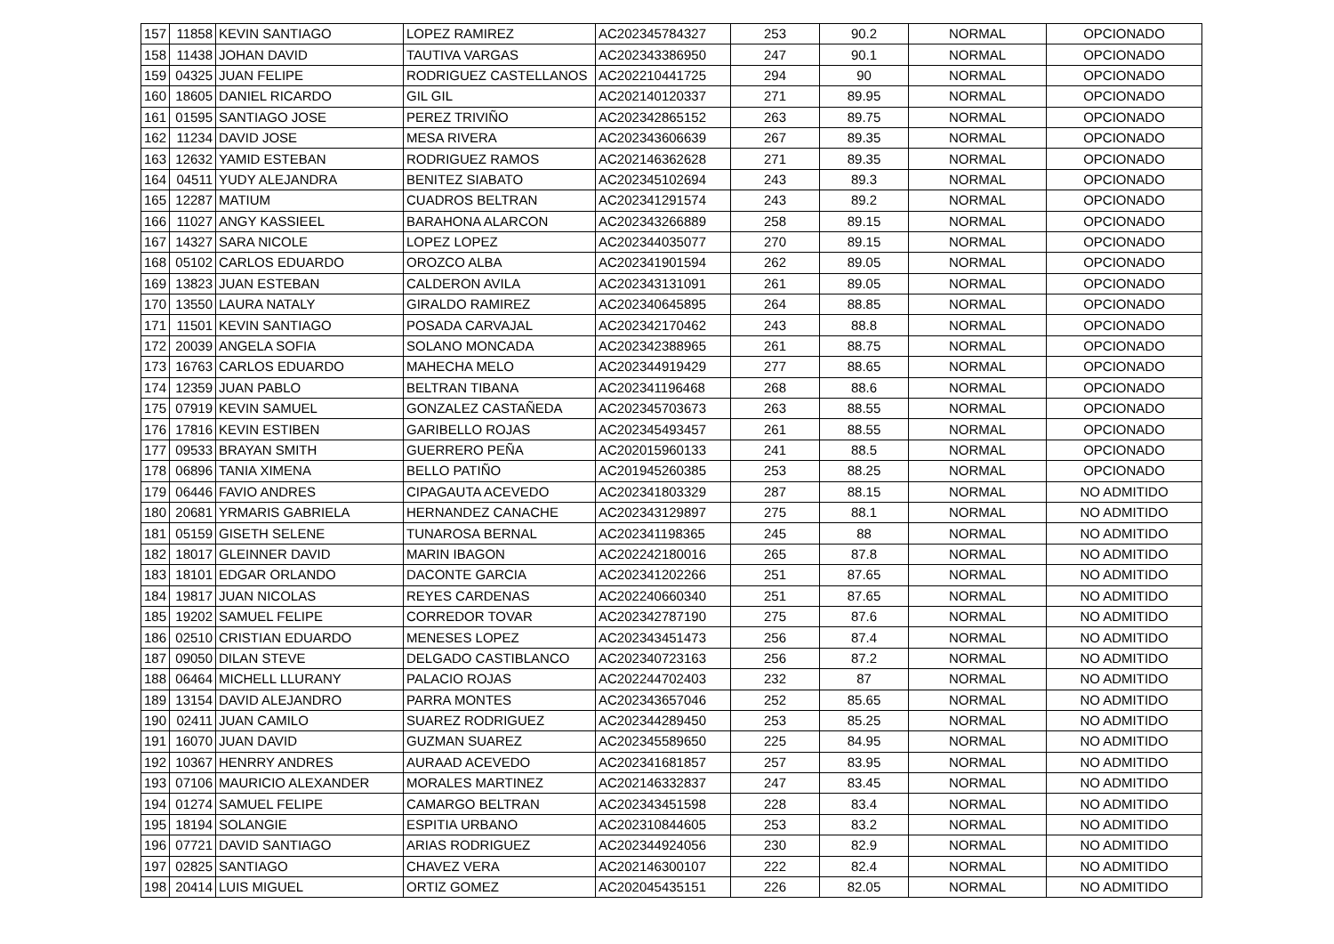| 157 | 11858 | KEVIN SANTIAGO | LOPEZ RAMIREZ | AC202345784327 | 253 | 90.2 | NORMAL | OPCIONADO |
| 158 | 11438 | JOHAN DAVID | TAUTIVA VARGAS | AC202343386950 | 247 | 90.1 | NORMAL | OPCIONADO |
| 159 | 04325 | JUAN FELIPE | RODRIGUEZ CASTELLANOS | AC202210441725 | 294 | 90 | NORMAL | OPCIONADO |
| 160 | 18605 | DANIEL RICARDO | GIL GIL | AC202140120337 | 271 | 89.95 | NORMAL | OPCIONADO |
| 161 | 01595 | SANTIAGO JOSE | PEREZ TRIVIÑO | AC202342865152 | 263 | 89.75 | NORMAL | OPCIONADO |
| 162 | 11234 | DAVID JOSE | MESA RIVERA | AC202343606639 | 267 | 89.35 | NORMAL | OPCIONADO |
| 163 | 12632 | YAMID ESTEBAN | RODRIGUEZ RAMOS | AC202146362628 | 271 | 89.35 | NORMAL | OPCIONADO |
| 164 | 04511 | YUDY ALEJANDRA | BENITEZ SIABATO | AC202345102694 | 243 | 89.3 | NORMAL | OPCIONADO |
| 165 | 12287 | MATIUM | CUADROS BELTRAN | AC202341291574 | 243 | 89.2 | NORMAL | OPCIONADO |
| 166 | 11027 | ANGY KASSIEEL | BARAHONA ALARCON | AC202343266889 | 258 | 89.15 | NORMAL | OPCIONADO |
| 167 | 14327 | SARA NICOLE | LOPEZ LOPEZ | AC202344035077 | 270 | 89.15 | NORMAL | OPCIONADO |
| 168 | 05102 | CARLOS EDUARDO | OROZCO ALBA | AC202341901594 | 262 | 89.05 | NORMAL | OPCIONADO |
| 169 | 13823 | JUAN ESTEBAN | CALDERON AVILA | AC202343131091 | 261 | 89.05 | NORMAL | OPCIONADO |
| 170 | 13550 | LAURA NATALY | GIRALDO RAMIREZ | AC202340645895 | 264 | 88.85 | NORMAL | OPCIONADO |
| 171 | 11501 | KEVIN SANTIAGO | POSADA CARVAJAL | AC202342170462 | 243 | 88.8 | NORMAL | OPCIONADO |
| 172 | 20039 | ANGELA SOFIA | SOLANO MONCADA | AC202342388965 | 261 | 88.75 | NORMAL | OPCIONADO |
| 173 | 16763 | CARLOS EDUARDO | MAHECHA MELO | AC202344919429 | 277 | 88.65 | NORMAL | OPCIONADO |
| 174 | 12359 | JUAN PABLO | BELTRAN TIBANA | AC202341196468 | 268 | 88.6 | NORMAL | OPCIONADO |
| 175 | 07919 | KEVIN SAMUEL | GONZALEZ CASTAÑEDA | AC202345703673 | 263 | 88.55 | NORMAL | OPCIONADO |
| 176 | 17816 | KEVIN ESTIBEN | GARIBELLO ROJAS | AC202345493457 | 261 | 88.55 | NORMAL | OPCIONADO |
| 177 | 09533 | BRAYAN SMITH | GUERRERO PEÑA | AC202015960133 | 241 | 88.5 | NORMAL | OPCIONADO |
| 178 | 06896 | TANIA XIMENA | BELLO PATIÑO | AC201945260385 | 253 | 88.25 | NORMAL | OPCIONADO |
| 179 | 06446 | FAVIO ANDRES | CIPAGAUTA ACEVEDO | AC202341803329 | 287 | 88.15 | NORMAL | NO ADMITIDO |
| 180 | 20681 | YRMARIS GABRIELA | HERNANDEZ CANACHE | AC202343129897 | 275 | 88.1 | NORMAL | NO ADMITIDO |
| 181 | 05159 | GISETH SELENE | TUNAROSA BERNAL | AC202341198365 | 245 | 88 | NORMAL | NO ADMITIDO |
| 182 | 18017 | GLEINNER DAVID | MARIN IBAGON | AC202242180016 | 265 | 87.8 | NORMAL | NO ADMITIDO |
| 183 | 18101 | EDGAR ORLANDO | DACONTE GARCIA | AC202341202266 | 251 | 87.65 | NORMAL | NO ADMITIDO |
| 184 | 19817 | JUAN NICOLAS | REYES CARDENAS | AC202240660340 | 251 | 87.65 | NORMAL | NO ADMITIDO |
| 185 | 19202 | SAMUEL FELIPE | CORREDOR TOVAR | AC202342787190 | 275 | 87.6 | NORMAL | NO ADMITIDO |
| 186 | 02510 | CRISTIAN EDUARDO | MENESES LOPEZ | AC202343451473 | 256 | 87.4 | NORMAL | NO ADMITIDO |
| 187 | 09050 | DILAN STEVE | DELGADO CASTIBLANCO | AC202340723163 | 256 | 87.2 | NORMAL | NO ADMITIDO |
| 188 | 06464 | MICHELL LLURANY | PALACIO ROJAS | AC202244702403 | 232 | 87 | NORMAL | NO ADMITIDO |
| 189 | 13154 | DAVID ALEJANDRO | PARRA MONTES | AC202343657046 | 252 | 85.65 | NORMAL | NO ADMITIDO |
| 190 | 02411 | JUAN CAMILO | SUAREZ RODRIGUEZ | AC202344289450 | 253 | 85.25 | NORMAL | NO ADMITIDO |
| 191 | 16070 | JUAN DAVID | GUZMAN SUAREZ | AC202345589650 | 225 | 84.95 | NORMAL | NO ADMITIDO |
| 192 | 10367 | HENRRY ANDRES | AURAAD ACEVEDO | AC202341681857 | 257 | 83.95 | NORMAL | NO ADMITIDO |
| 193 | 07106 | MAURICIO ALEXANDER | MORALES MARTINEZ | AC202146332837 | 247 | 83.45 | NORMAL | NO ADMITIDO |
| 194 | 01274 | SAMUEL FELIPE | CAMARGO BELTRAN | AC202343451598 | 228 | 83.4 | NORMAL | NO ADMITIDO |
| 195 | 18194 | SOLANGIE | ESPITIA URBANO | AC202310844605 | 253 | 83.2 | NORMAL | NO ADMITIDO |
| 196 | 07721 | DAVID SANTIAGO | ARIAS RODRIGUEZ | AC202344924056 | 230 | 82.9 | NORMAL | NO ADMITIDO |
| 197 | 02825 | SANTIAGO | CHAVEZ VERA | AC202146300107 | 222 | 82.4 | NORMAL | NO ADMITIDO |
| 198 | 20414 | LUIS MIGUEL | ORTIZ GOMEZ | AC202045435151 | 226 | 82.05 | NORMAL | NO ADMITIDO |